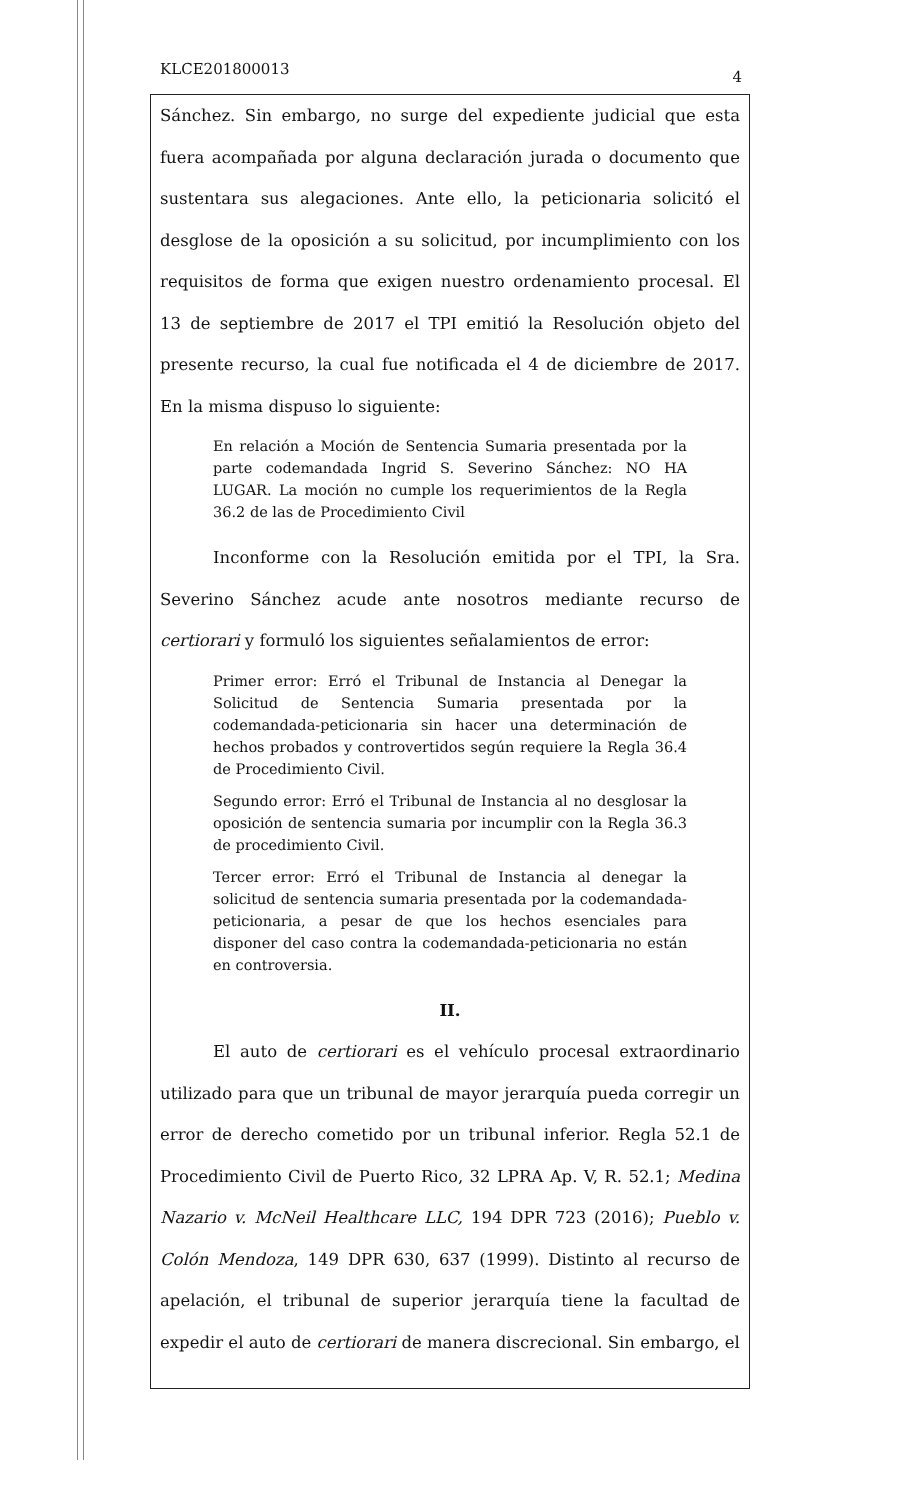KLCE201800013 4
Sánchez. Sin embargo, no surge del expediente judicial que esta fuera acompañada por alguna declaración jurada o documento que sustentara sus alegaciones. Ante ello, la peticionaria solicitó el desglose de la oposición a su solicitud, por incumplimiento con los requisitos de forma que exigen nuestro ordenamiento procesal. El 13 de septiembre de 2017 el TPI emitió la Resolución objeto del presente recurso, la cual fue notificada el 4 de diciembre de 2017. En la misma dispuso lo siguiente:
En relación a Moción de Sentencia Sumaria presentada por la parte codemandada Ingrid S. Severino Sánchez: NO HA LUGAR. La moción no cumple los requerimientos de la Regla 36.2 de las de Procedimiento Civil
Inconforme con la Resolución emitida por el TPI, la Sra. Severino Sánchez acude ante nosotros mediante recurso de certiorari y formuló los siguientes señalamientos de error:
Primer error: Erró el Tribunal de Instancia al Denegar la Solicitud de Sentencia Sumaria presentada por la codemandada-peticionaria sin hacer una determinación de hechos probados y controvertidos según requiere la Regla 36.4 de Procedimiento Civil.
Segundo error: Erró el Tribunal de Instancia al no desglosar la oposición de sentencia sumaria por incumplir con la Regla 36.3 de procedimiento Civil.
Tercer error: Erró el Tribunal de Instancia al denegar la solicitud de sentencia sumaria presentada por la codemandada-peticionaria, a pesar de que los hechos esenciales para disponer del caso contra la codemandada-peticionaria no están en controversia.
II.
El auto de certiorari es el vehículo procesal extraordinario utilizado para que un tribunal de mayor jerarquía pueda corregir un error de derecho cometido por un tribunal inferior. Regla 52.1 de Procedimiento Civil de Puerto Rico, 32 LPRA Ap. V, R. 52.1; Medina Nazario v. McNeil Healthcare LLC, 194 DPR 723 (2016); Pueblo v. Colón Mendoza, 149 DPR 630, 637 (1999). Distinto al recurso de apelación, el tribunal de superior jerarquía tiene la facultad de expedir el auto de certiorari de manera discrecional. Sin embargo, el